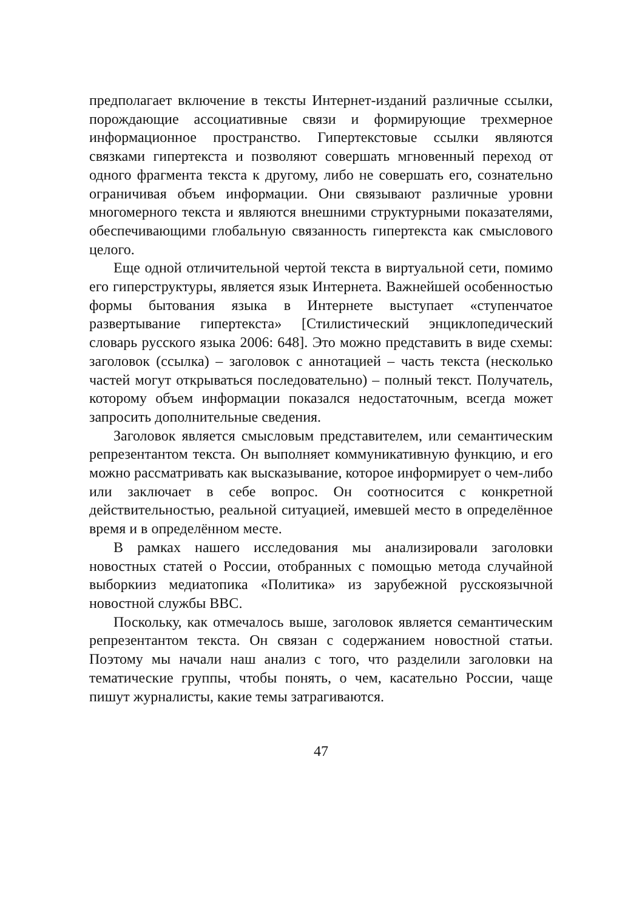предполагает включение в тексты Интернет-изданий различные ссылки, порождающие ассоциативные связи и формирующие трехмерное информационное пространство. Гипертекстовые ссылки являются связками гипертекста и позволяют совершать мгновенный переход от одного фрагмента текста к другому, либо не совершать его, сознательно ограничивая объем информации. Они связывают различные уровни многомерного текста и являются внешними структурными показателями, обеспечивающими глобальную связанность гипертекста как смыслового целого.
Еще одной отличительной чертой текста в виртуальной сети, помимо его гиперструктуры, является язык Интернета. Важнейшей особенностью формы бытования языка в Интернете выступает «ступенчатое развертывание гипертекста» [Стилистический энциклопедический словарь русского языка 2006: 648]. Это можно представить в виде схемы: заголовок (ссылка) – заголовок с аннотацией – часть текста (несколько частей могут открываться последовательно) – полный текст. Получатель, которому объем информации показался недостаточным, всегда может запросить дополнительные сведения.
Заголовок является смысловым представителем, или семантическим репрезентантом текста. Он выполняет коммуникативную функцию, и его можно рассматривать как высказывание, которое информирует о чем-либо или заключает в себе вопрос. Он соотносится с конкретной действительностью, реальной ситуацией, имевшей место в определённое время и в определённом месте.
В рамках нашего исследования мы анализировали заголовки новостных статей о России, отобранных с помощью метода случайной выборкииз медиатопика «Политика» из зарубежной русскоязычной новостной службы BBC.
Поскольку, как отмечалось выше, заголовок является семантическим репрезентантом текста. Он связан с содержанием новостной статьи. Поэтому мы начали наш анализ с того, что разделили заголовки на тематические группы, чтобы понять, о чем, касательно России, чаще пишут журналисты, какие темы затрагиваются.
47